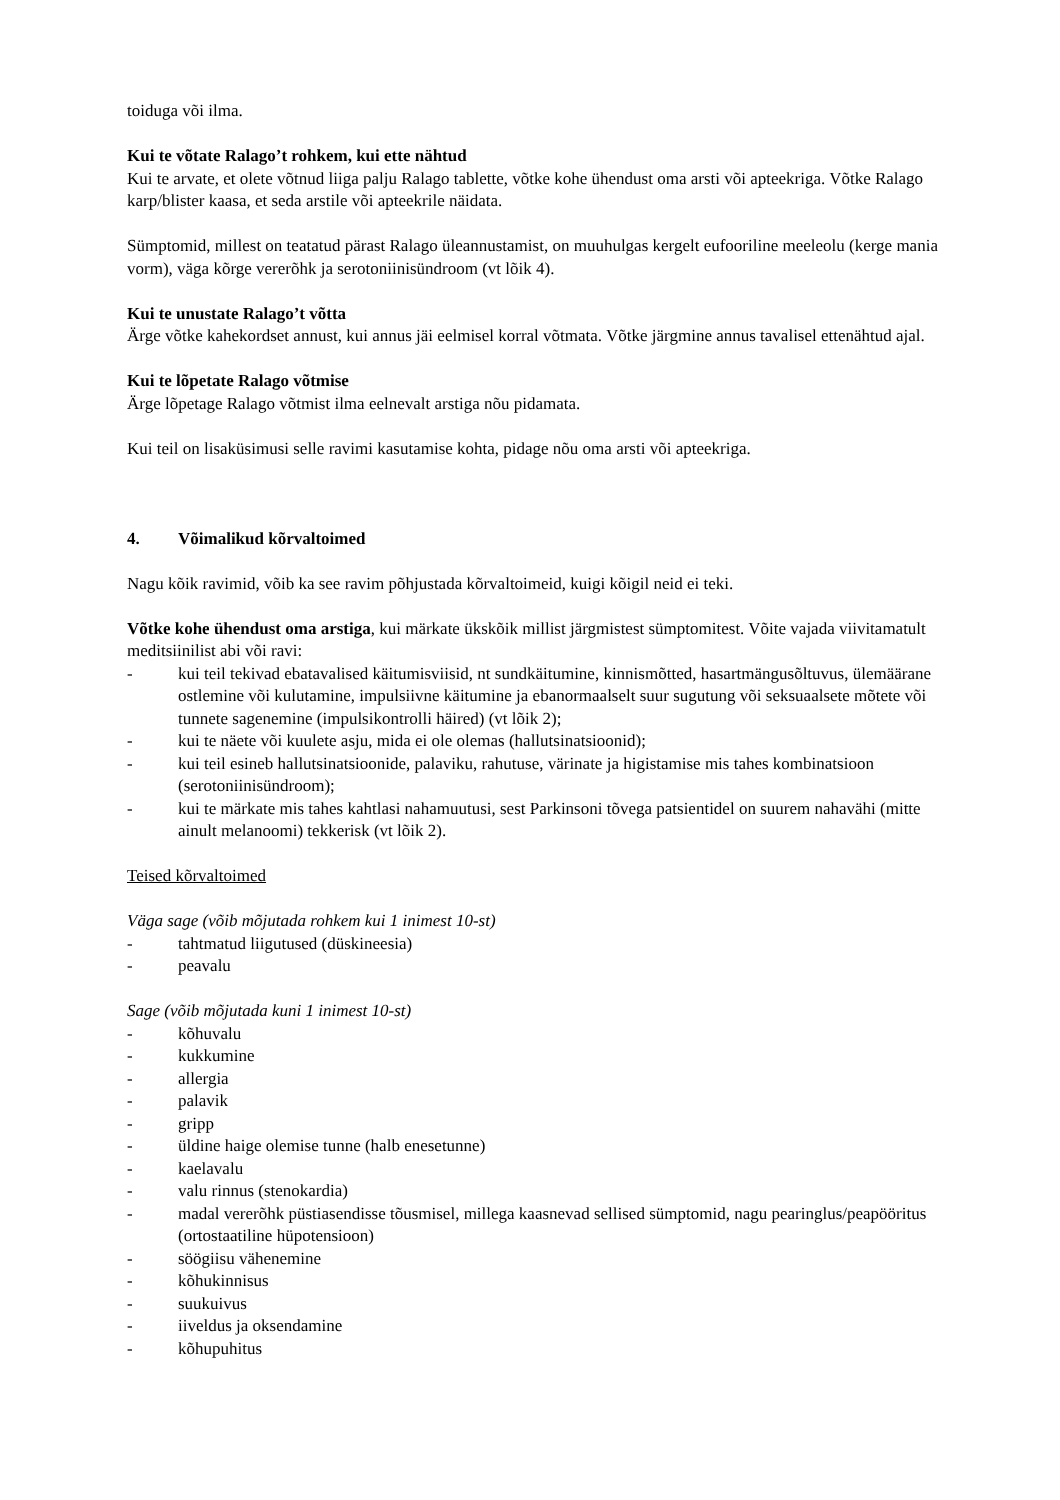toiduga või ilma.
Kui te võtate Ralago’t rohkem, kui ette nähtud
Kui te arvate, et olete võtnud liiga palju Ralago tablette, võtke kohe ühendust oma arsti või apteekriga. Võtke Ralago karp/blister kaasa, et seda arstile või apteekrile näidata.
Sümptomid, millest on teatatud pärast Ralago üleannustamist, on muuhulgas kergelt eufooriline meeleolu (kerge mania vorm), väga kõrge vererõhk ja serotoniinisündroom (vt lõik 4).
Kui te unustate Ralago’t võtta
Ärge võtke kahekordset annust, kui annus jäi eelmisel korral võtmata. Võtke järgmine annus tavalisel ettenähtud ajal.
Kui te lõpetate Ralago võtmise
Ärge lõpetage Ralago võtmist ilma eelnevalt arstiga nõu pidamata.
Kui teil on lisaküsimusi selle ravimi kasutamise kohta, pidage nõu oma arsti või apteekriga.
4. Võimalikud kõrvaltoimed
Nagu kõik ravimid, võib ka see ravim põhjustada kõrvaltoimeid, kuigi kõigil neid ei teki.
Võtke kohe ühendust oma arstiga, kui märkate ükskõik millist järgmistest sümptomitest. Võite vajada viivitamatult meditsiinilist abi või ravi:
- kui teil tekivad ebatavalised käitumisviisid, nt sundkäitumine, kinnismõtted, hasartmängusõltuvus, ülemäärane ostlemine või kulutamine, impulsiivne käitumine ja ebanormaalselt suur sugutung või seksuaalsete mõtete või tunnete sagenemine (impulsikontrolli häired) (vt lõik 2);
- kui te näete või kuulete asju, mida ei ole olemas (hallutsinatsioonid);
- kui teil esineb hallutsinatsioonide, palaviku, rahutuse, värinate ja higistamise mis tahes kombinatsioon (serotoniinisündroom);
- kui te märkate mis tahes kahtlasi nahamuutusi, sest Parkinsoni tõvega patsientidel on suurem nahavähi (mitte ainult melanoomi) tekkerisk (vt lõik 2).
Teised kõrvaltoimed
Väga sage (võib mõjutada rohkem kui 1 inimest 10-st)
- tahtmatud liigutused (düskineesia)
- peavalu
Sage (võib mõjutada kuni 1 inimest 10-st)
- kõhuvalu
- kukkumine
- allergia
- palavik
- gripp
- üldine haige olemise tunne (halb enesetunne)
- kaelavalu
- valu rinnus (stenokardia)
- madal vererõhk püstiasendisse tõusmisel, millega kaasnevad sellised sümptomid, nagu pearinglus/peapööritus (ortostaatiline hüpotensioon)
- söögiisu vähenemine
- kõhukinnisus
- suukuivus
- iiveldus ja oksendamine
- kõhupuhitus